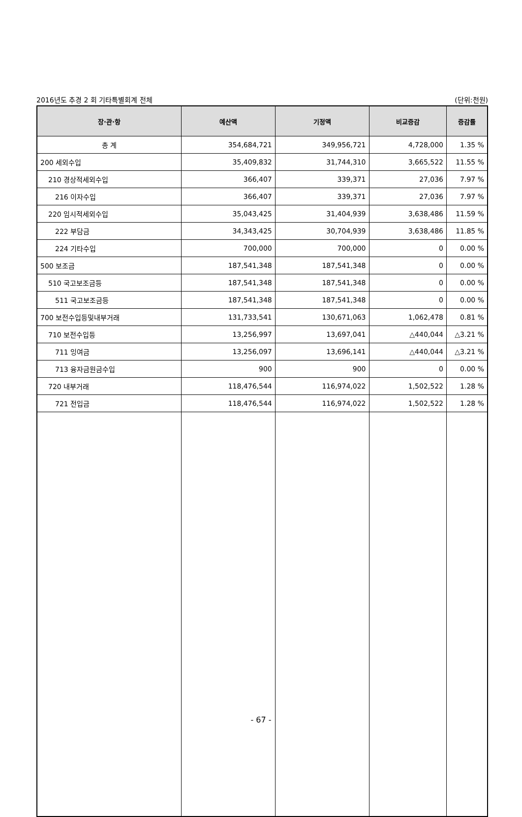2016년도 추경 2 회 기타특별회계 전체 (단위:천원)
| 장·관·항 | 예산액 | 기정액 | 비교증감 | 증감률 |
| --- | --- | --- | --- | --- |
| 총 계 | 354,684,721 | 349,956,721 | 4,728,000 | 1.35 % |
| 200 세외수입 | 35,409,832 | 31,744,310 | 3,665,522 | 11.55 % |
| 210 경상적세외수입 | 366,407 | 339,371 | 27,036 | 7.97 % |
| 216 이자수입 | 366,407 | 339,371 | 27,036 | 7.97 % |
| 220 임시적세외수입 | 35,043,425 | 31,404,939 | 3,638,486 | 11.59 % |
| 222 부담금 | 34,343,425 | 30,704,939 | 3,638,486 | 11.85 % |
| 224 기타수입 | 700,000 | 700,000 | 0 | 0.00 % |
| 500 보조금 | 187,541,348 | 187,541,348 | 0 | 0.00 % |
| 510 국고보조금등 | 187,541,348 | 187,541,348 | 0 | 0.00 % |
| 511 국고보조금등 | 187,541,348 | 187,541,348 | 0 | 0.00 % |
| 700 보전수입등및내부거래 | 131,733,541 | 130,671,063 | 1,062,478 | 0.81 % |
| 710 보전수입등 | 13,256,997 | 13,697,041 | △440,044 | △3.21 % |
| 711 잉여금 | 13,256,097 | 13,696,141 | △440,044 | △3.21 % |
| 713 융자금원금수입 | 900 | 900 | 0 | 0.00 % |
| 720 내부거래 | 118,476,544 | 116,974,022 | 1,502,522 | 1.28 % |
| 721 전입금 | 118,476,544 | 116,974,022 | 1,502,522 | 1.28 % |
- 67 -